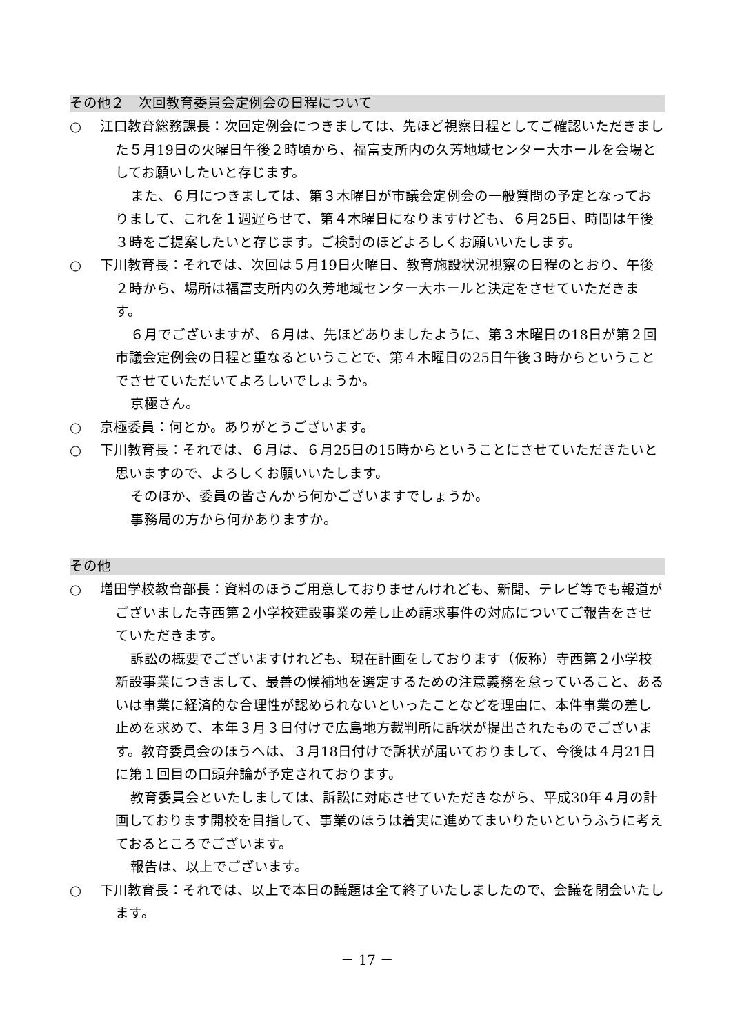その他２　次回教育委員会定例会の日程について
○ 江口教育総務課長：次回定例会につきましては、先ほど視察日程としてご確認いただきました５月19日の火曜日午後２時頃から、福富支所内の久芳地域センター大ホールを会場としてお願いしたいと存じます。
また、６月につきましては、第３木曜日が市議会定例会の一般質問の予定となっておりまして、これを１週遅らせて、第４木曜日になりますけども、６月25日、時間は午後３時をご提案したいと存じます。ご検討のほどよろしくお願いいたします。
○ 下川教育長：それでは、次回は５月19日火曜日、教育施設状況視察の日程のとおり、午後２時から、場所は福富支所内の久芳地域センター大ホールと決定をさせていただきます。
６月でございますが、６月は、先ほどありましたように、第３木曜日の18日が第２回市議会定例会の日程と重なるということで、第４木曜日の25日午後３時からということでさせていただいてよろしいでしょうか。
京極さん。
○ 京極委員：何とか。ありがとうございます。
○ 下川教育長：それでは、６月は、６月25日の15時からということにさせていただきたいと思いますので、よろしくお願いいたします。
そのほか、委員の皆さんから何かございますでしょうか。
事務局の方から何かありますか。
その他
○ 増田学校教育部長：資料のほうご用意しておりませんけれども、新聞、テレビ等でも報道がございました寺西第２小学校建設事業の差し止め請求事件の対応についてご報告をさせていただきます。
訴訟の概要でございますけれども、現在計画をしております（仮称）寺西第２小学校新設事業につきまして、最善の候補地を選定するための注意義務を怠っていること、あるいは事業に経済的な合理性が認められないといったことなどを理由に、本件事業の差し止めを求めて、本年３月３日付けで広島地方裁判所に訴状が提出されたものでございます。教育委員会のほうへは、３月18日付けで訴状が届いておりまして、今後は４月21日に第１回目の口頭弁論が予定されております。
教育委員会といたしましては、訴訟に対応させていただきながら、平成30年４月の計画しております開校を目指して、事業のほうは着実に進めてまいりたいというふうに考えておるところでございます。
報告は、以上でございます。
○ 下川教育長：それでは、以上で本日の議題は全て終了いたしましたので、会議を閉会いたします。
－ 17 －